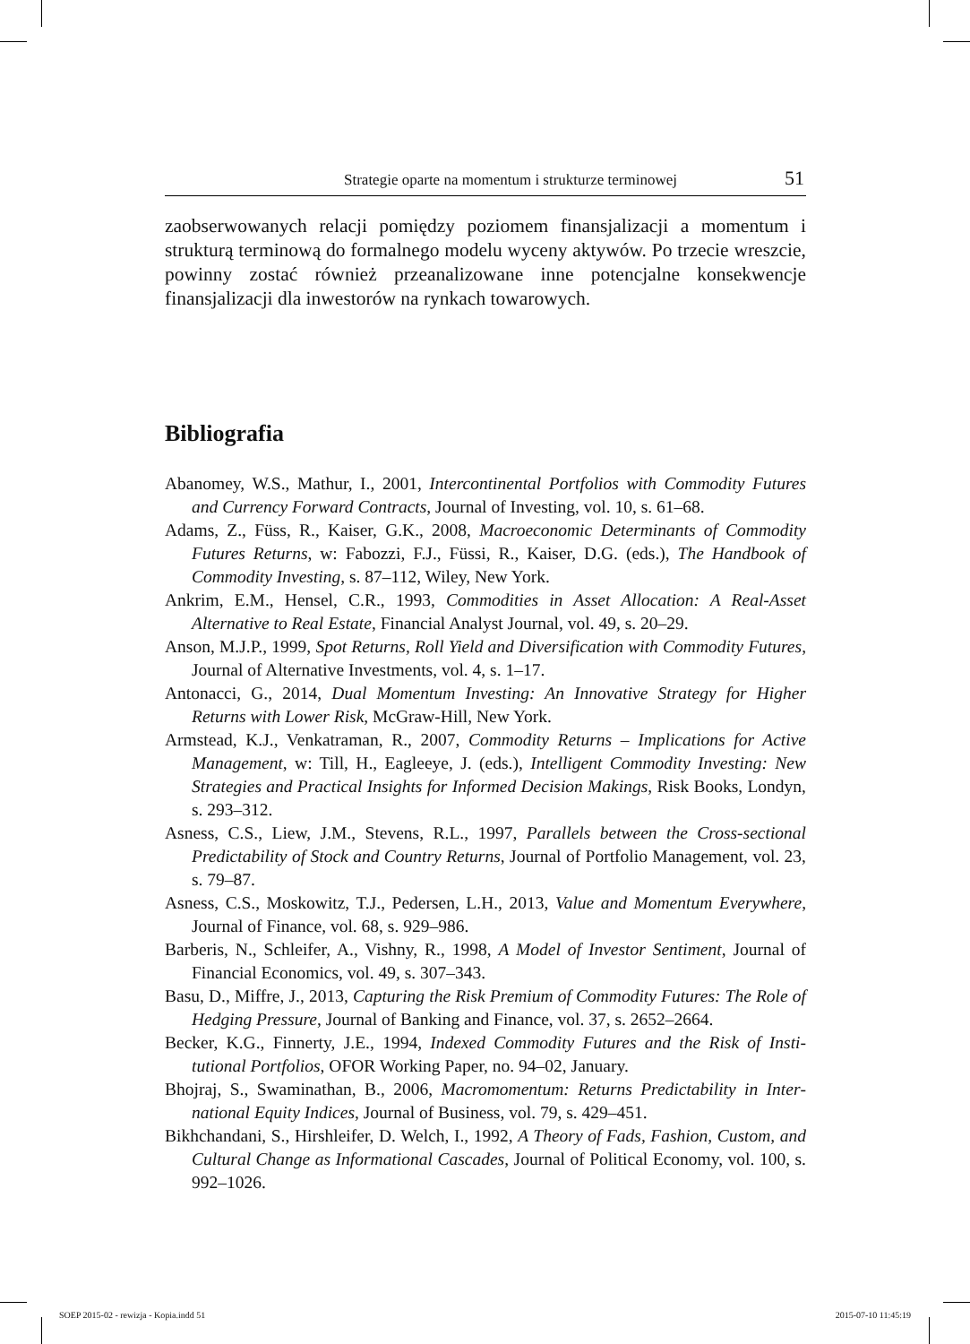Strategie oparte na momentum i strukturze terminowej 51
zaobserwowanych relacji pomiędzy poziomem finansjalizacji a momentum i strukturą terminową do formalnego modelu wyceny aktywów. Po trzecie wreszcie, powinny zostać również przeanalizowane inne potencjalne konse­kwencje finansjalizacji dla inwestorów na rynkach towarowych.
Bibliografia
Abanomey, W.S., Mathur, I., 2001, Intercontinental Portfolios with Commodity Futures and Currency Forward Contracts, Journal of Investing, vol. 10, s. 61–68.
Adams, Z., Füss, R., Kaiser, G.K., 2008, Macroeconomic Determinants of Commodity Futures Returns, w: Fabozzi, F.J., Füssi, R., Kaiser, D.G. (eds.), The Handbook of Commodity Investing, s. 87–112, Wiley, New York.
Ankrim, E.M., Hensel, C.R., 1993, Commodities in Asset Allocation: A Real-Asset Alternative to Real Estate, Financial Analyst Journal, vol. 49, s. 20–29.
Anson, M.J.P., 1999, Spot Returns, Roll Yield and Diversification with Commodity Futures, Journal of Alternative Investments, vol. 4, s. 1–17.
Antonacci, G., 2014, Dual Momentum Investing: An Innovative Strategy for Higher Returns with Lower Risk, McGraw-Hill, New York.
Armstead, K.J., Venkatraman, R., 2007, Commodity Returns – Implications for Acti­ve Management, w: Till, H., Eagleeye, J. (eds.), Intelligent Commodity Investing: New Strategies and Practical Insights for Informed Decision Makings, Risk Books, Londyn, s. 293–312.
Asness, C.S., Liew, J.M., Stevens, R.L., 1997, Parallels between the Cross-sectional Predictability of Stock and Country Returns, Journal of Portfolio Management, vol. 23, s. 79–87.
Asness, C.S., Moskowitz, T.J., Pedersen, L.H., 2013, Value and Momentum Everywhere, Journal of Finance, vol. 68, s. 929–986.
Barberis, N., Schleifer, A., Vishny, R., 1998, A Model of Investor Sentiment, Journal of Financial Economics, vol. 49, s. 307–343.
Basu, D., Miffre, J., 2013, Capturing the Risk Premium of Commodity Futures: The Role of Hedging Pressure, Journal of Banking and Finance, vol. 37, s. 2652–2664.
Becker, K.G., Finnerty, J.E., 1994, Indexed Commodity Futures and the Risk of Insti­tutional Portfolios, OFOR Working Paper, no. 94–02, January.
Bhojraj, S., Swaminathan, B., 2006, Macromomentum: Returns Predictability in Inter­national Equity Indices, Journal of Business, vol. 79, s. 429–451.
Bikhchandani, S., Hirshleifer, D. Welch, I., 1992, A Theory of Fads, Fashion, Custom, and Cultural Change as Informational Cascades, Journal of Political Economy, vol. 100, s. 992–1026.
SOEP 2015-02 - rewizja - Kopia.indd 51
2015-07-10 11:45:19